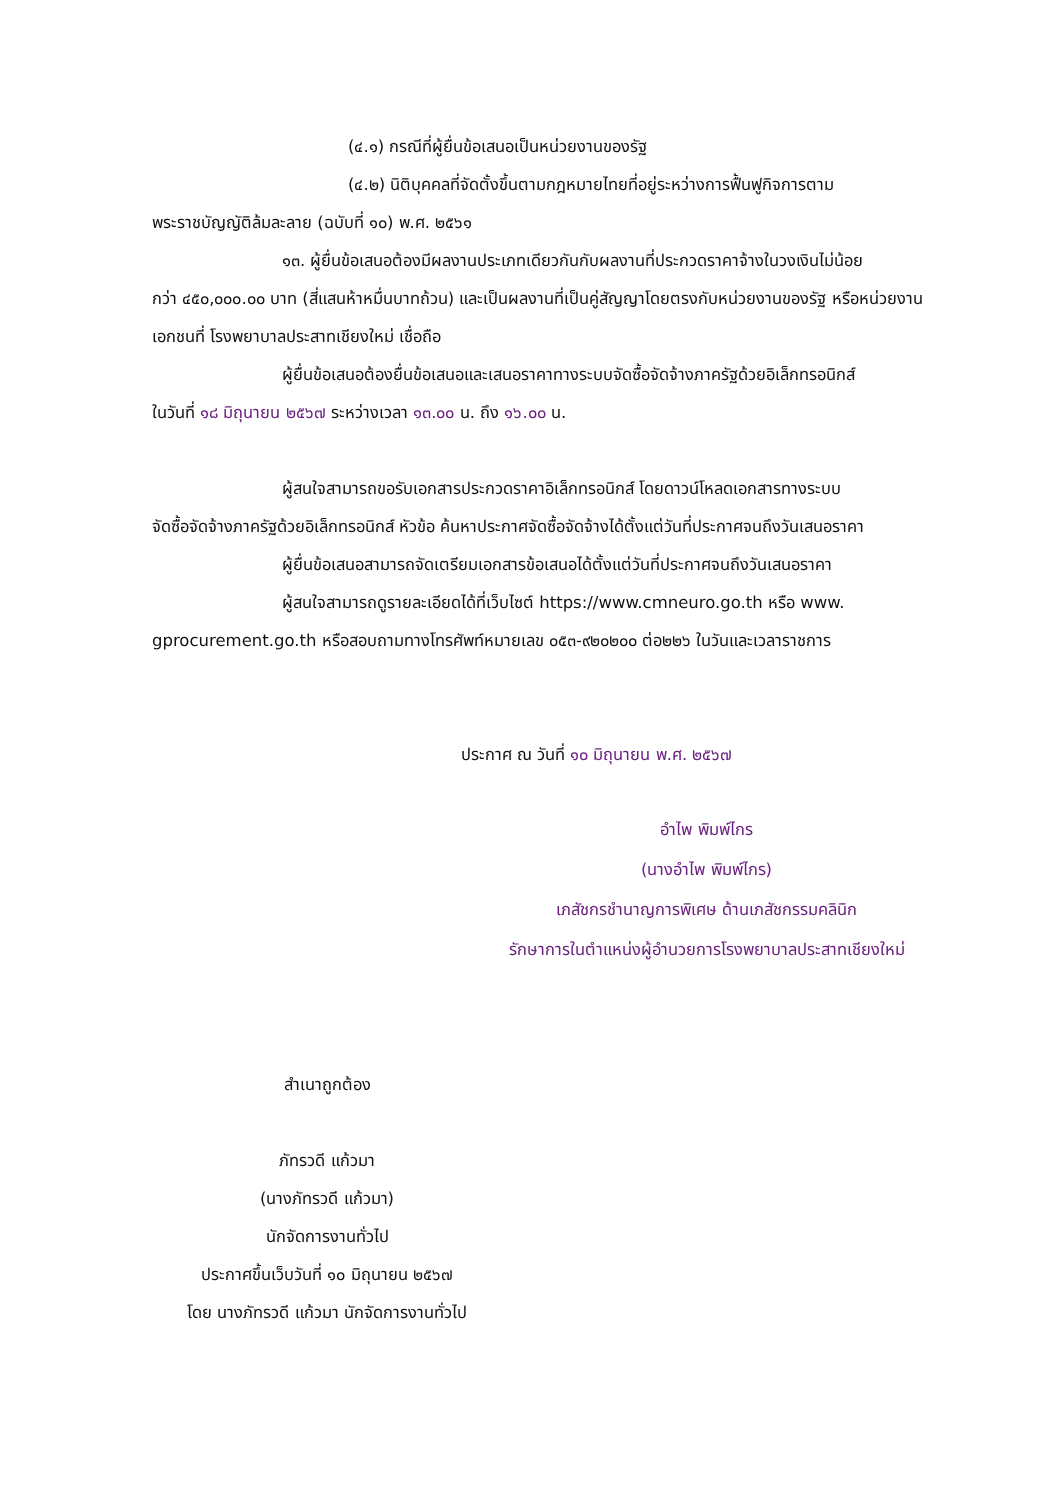(๔.๑) กรณีที่ผู้ยื่นข้อเสนอเป็นหน่วยงานของรัฐ
(๔.๒) นิติบุคคลที่จัดตั้งขึ้นตามกฎหมายไทยที่อยู่ระหว่างการฟื้นฟูกิจการตาม
พระราชบัญญัติล้มละลาย (ฉบับที่ ๑๐) พ.ศ. ๒๕๖๑
๑๓. ผู้ยื่นข้อเสนอต้องมีผลงานประเภทเดียวกันกับผลงานที่ประกวดราคาจ้างในวงเงินไม่น้อย
กว่า ๔๕๐,๐๐๐.๐๐ บาท (สี่แสนห้าหมื่นบาทถ้วน) และเป็นผลงานที่เป็นคู่สัญญาโดยตรงกับหน่วยงานของรัฐ หรือหน่วยงานเอกชนที่ โรงพยาบาลประสาทเชียงใหม่ เชื่อถือ
ผู้ยื่นข้อเสนอต้องยื่นข้อเสนอและเสนอราคาทางระบบจัดซื้อจัดจ้างภาครัฐด้วยอิเล็กทรอนิกส์
ในวันที่ ๑๘ มิถุนายน ๒๕๖๗ ระหว่างเวลา ๑๓.๐๐ น. ถึง ๑๖.๐๐ น.
ผู้สนใจสามารถขอรับเอกสารประกวดราคาอิเล็กทรอนิกส์ โดยดาวน์โหลดเอกสารทางระบบ
จัดซื้อจัดจ้างภาครัฐด้วยอิเล็กทรอนิกส์ หัวข้อ ค้นหาประกาศจัดซื้อจัดจ้างได้ตั้งแต่วันที่ประกาศจนถึงวันเสนอราคา
ผู้ยื่นข้อเสนอสามารถจัดเตรียมเอกสารข้อเสนอได้ตั้งแต่วันที่ประกาศจนถึงวันเสนอราคา
ผู้สนใจสามารถดูรายละเอียดได้ที่เว็บไซต์ https://www.cmneuro.go.th หรือ www.
gprocurement.go.th หรือสอบถามทางโทรศัพท์หมายเลข ๐๕๓-๙๒๐๒๐๐ ต่อ๒๒๖ ในวันและเวลาราชการ
ประกาศ ณ วันที่ ๑๐ มิถุนายน พ.ศ. ๒๕๖๗
อำไพ พิมพ์ไกร
(นางอำไพ พิมพ์ไกร)
เภสัชกรชำนาญการพิเศษ ด้านเภสัชกรรมคลินิก
รักษาการในตำแหน่งผู้อำนวยการโรงพยาบาลประสาทเชียงใหม่
สำเนาถูกต้อง
ภัทรวดี แก้วมา
(นางภัทรวดี แก้วมา)
นักจัดการงานทั่วไป
ประกาศขึ้นเว็บวันที่ ๑๐ มิถุนายน ๒๕๖๗
โดย นางภัทรวดี แก้วมา นักจัดการงานทั่วไป